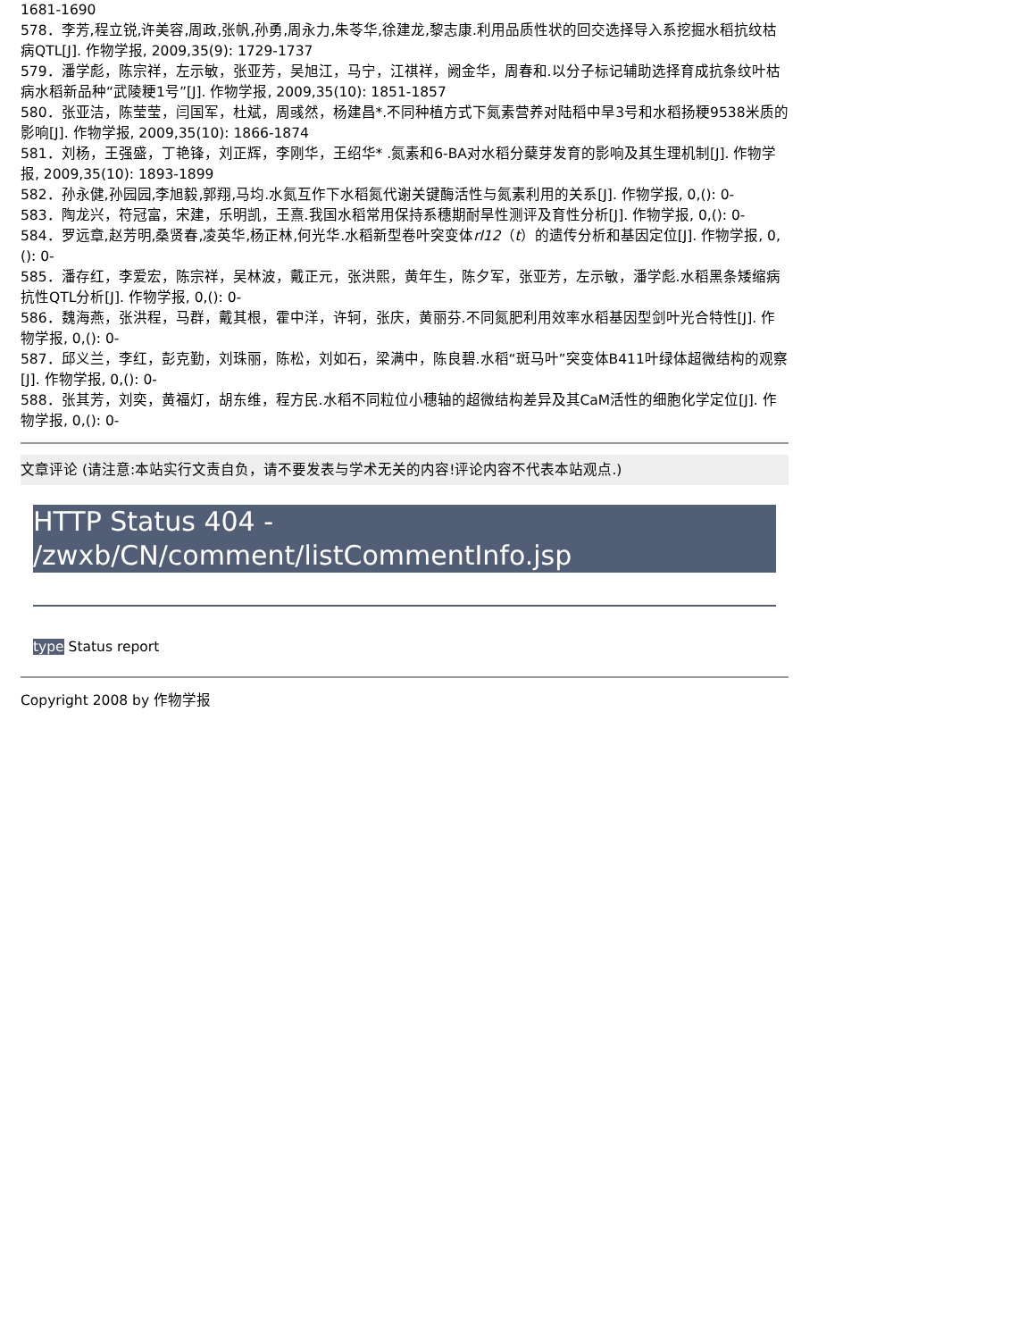1681-1690
578．李芳,程立锐,许美容,周政,张帆,孙勇,周永力,朱苓华,徐建龙,黎志康.利用品质性状的回交选择导入系挖掘水稻抗纹枯病QTL[J]. 作物学报, 2009,35(9): 1729-1737
579．潘学彪，陈宗祥，左示敏，张亚芳，吴旭江，马宁，江祺祥，阙金华，周春和.以分子标记辅助选择育成抗条纹叶枯病水稻新品种“武陵粳1号”[J]. 作物学报, 2009,35(10): 1851-1857
580．张亚洁，陈莹莹，闫国军，杜斌，周彧然，杨建昌*.不同种植方式下氮素营养对陆稻中旱3号和水稻扬粳9538米质的影响[J]. 作物学报, 2009,35(10): 1866-1874
581．刘杨，王强盛，丁艳锋，刘正辉，李刚华，王绍华* .氮素和6-BA对水稻分蘖芽发育的影响及其生理机制[J]. 作物学报, 2009,35(10): 1893-1899
582．孙永健,孙园园,李旭毅,郭翔,马均.水氮互作下水稻氮代谢关键酶活性与氮素利用的关系[J]. 作物学报, 0,(): 0-
583．陶龙兴，符冠富，宋建，乐明凯，王熹.我国水稻常用保持系穗期耐旱性测评及育性分析[J]. 作物学报, 0,(): 0-
584．罗远章,赵芳明,桑贤春,凌英华,杨正林,何光华.水稻新型卷叶突变体rl12（t）的遗传分析和基因定位[J]. 作物学报, 0,(): 0-
585．潘存红，李爱宏，陈宗祥，吴林波，戴正元，张洪熙，黄年生，陈夕军，张亚芳，左示敏，潘学彪.水稻黑条矮缩病抗性QTL分析[J]. 作物学报, 0,(): 0-
586．魏海燕，张洪程，马群，戴其根，霍中洋，许轲，张庆，黄丽芬.不同氮肥利用效率水稻基因型剑叶光合特性[J]. 作物学报, 0,(): 0-
587．邱义兰，李红，彭克勤，刘珠丽，陈松，刘如石，梁满中，陈良碧.水稻“斑马叶”突变体B411叶绿体超微结构的观察[J]. 作物学报, 0,(): 0-
588．张其芳，刘奕，黄福灯，胡东维，程方民.水稻不同粒位小穗轴的超微结构差异及其CaM活性的细胞化学定位[J]. 作物学报, 0,(): 0-
文章评论 (请注意:本站实行文责自负，请不要发表与学术无关的内容!评论内容不代表本站观点.)
HTTP Status 404 - /zwxb/CN/comment/listCommentInfo.jsp
type Status report
Copyright 2008 by 作物学报